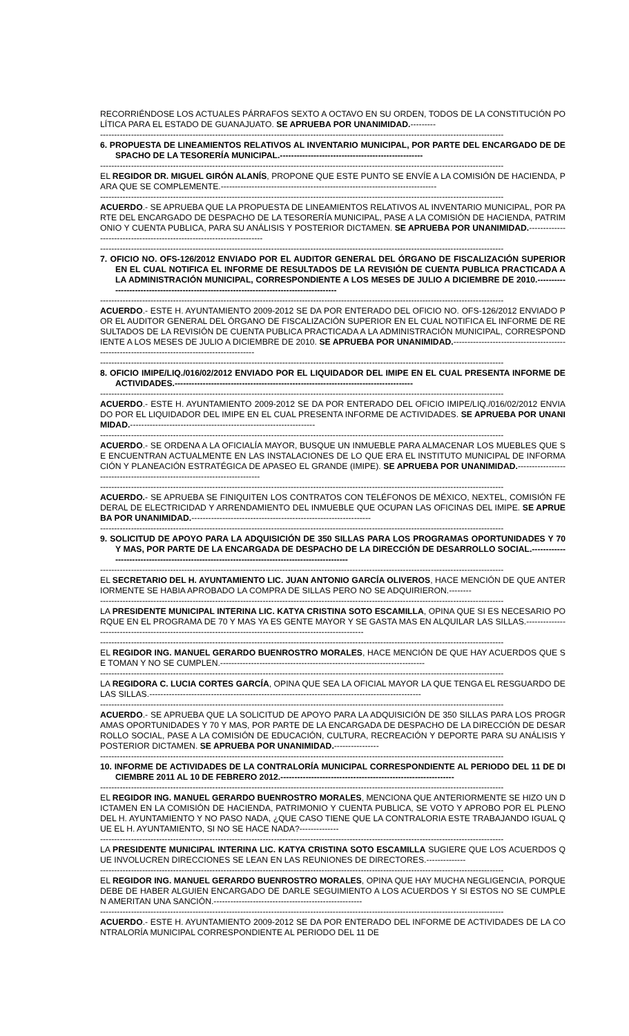RECORRIÉNDOSE LOS ACTUALES PÁRRAFOS SEXTO A OCTAVO EN SU ORDEN, TODOS DE LA CONSTITUCIÓN POLÍTICA PARA EL ESTADO DE GUANAJUATO. SE APRUEBA POR UNANIMIDAD.---------
------------------------------------------------------------------------------------------------------------------------------------------------
6. PROPUESTA DE LINEAMIENTOS RELATIVOS AL INVENTARIO MUNICIPAL, POR PARTE DEL ENCARGADO DE DESPACHO DE LA TESORERÍA MUNICIPAL.---------------------------------------------------
------------------------------------------------------------------------------------------------------------------------------------------------
EL REGIDOR DR. MIGUEL GIRÓN ALANÍS, PROPONE QUE ESTE PUNTO SE ENVÍE A LA COMISIÓN DE HACIENDA, PARA QUE SE COMPLEMENTE.-----------------------------------------------------------------------------
------------------------------------------------------------------------------------------------------------------------------------------------
ACUERDO.- SE APRUEBA QUE LA PROPUESTA DE LINEAMIENTOS RELATIVOS AL INVENTARIO MUNICIPAL, POR PARTE DEL ENCARGADO DE DESPACHO DE LA TESORERÍA MUNICIPAL, PASE A LA COMISIÓN DE HACIENDA, PATRIMONIO Y CUENTA PUBLICA, PARA SU ANÁLISIS Y POSTERIOR DICTAMEN. SE APRUEBA POR UNANIMIDAD.-----------------------------------------------------------------------
------------------------------------------------------------------------------------------------------------------------------------------------
7. OFICIO NO. OFS-126/2012 ENVIADO POR EL AUDITOR GENERAL DEL ÓRGANO DE FISCALIZACIÓN SUPERIOR EN EL CUAL NOTIFICA EL INFORME DE RESULTADOS DE LA REVISIÓN DE CUENTA PUBLICA PRACTICADA A LA ADMINISTRACIÓN MUNICIPAL, CORRESPONDIENTE A LOS MESES DE JULIO A DICIEMBRE DE 2010.-----------------------------------------------------------------------------------------
------------------------------------------------------------------------------------------------------------------------------------------------
ACUERDO.- ESTE H. AYUNTAMIENTO 2009-2012 SE DA POR ENTERADO DEL OFICIO NO. OFS-126/2012 ENVIADO POR EL AUDITOR GENERAL DEL ÓRGANO DE FISCALIZACIÓN SUPERIOR EN EL CUAL NOTIFICA EL INFORME DE RESULTADOS DE LA REVISIÓN DE CUENTA PUBLICA PRACTICADA A LA ADMINISTRACIÓN MUNICIPAL, CORRESPONDIENTE A LOS MESES DE JULIO A DICIEMBRE DE 2010. SE APRUEBA POR UNANIMIDAD.-----------------------------------------------------------------------------------------------
------------------------------------------------------------------------------------------------------------------------------------------------
8. OFICIO IMIPE/LIQ./016/02/2012 ENVIADO POR EL LIQUIDADOR DEL IMIPE EN EL CUAL PRESENTA INFORME DE ACTIVIDADES.-------------------------------------------------------------------------------------
------------------------------------------------------------------------------------------------------------------------------------------------
ACUERDO.- ESTE H. AYUNTAMIENTO 2009-2012 SE DA POR ENTERADO DEL OFICIO IMIPE/LIQ./016/02/2012 ENVIADO POR EL LIQUIDADOR DEL IMIPE EN EL CUAL PRESENTA INFORME DE ACTIVIDADES. SE APRUEBA POR UNANIMIDAD.------------------------------------------------------------------
------------------------------------------------------------------------------------------------------------------------------------------------
ACUERDO.- SE ORDENA A LA OFICIALÍA MAYOR, BUSQUE UN INMUEBLE PARA ALMACENAR LOS MUEBLES QUE SE ENCUENTRAN ACTUALMENTE EN LAS INSTALACIONES DE LO QUE ERA EL INSTITUTO MUNICIPAL DE INFORMACIÓN Y PLANEACIÓN ESTRATÉGICA DE APASEO EL GRANDE (IMIPE). SE APRUEBA POR UNANIMIDAD.--------------------------------------------------------------------------
------------------------------------------------------------------------------------------------------------------------------------------------
ACUERDO.- SE APRUEBA SE FINIQUITEN LOS CONTRATOS CON TELÉFONOS DE MÉXICO, NEXTEL, COMISIÓN FEDERAL DE ELECTRICIDAD Y ARRENDAMIENTO DEL INMUEBLE QUE OCUPAN LAS OFICINAS DEL IMIPE. SE APRUEBA POR UNANIMIDAD.----------------------------------------------------------------
------------------------------------------------------------------------------------------------------------------------------------------------
9. SOLICITUD DE APOYO PARA LA ADQUISICIÓN DE 350 SILLAS PARA LOS PROGRAMAS OPORTUNIDADES Y 70 Y MAS, POR PARTE DE LA ENCARGADA DE DESPACHO DE LA DIRECCIÓN DE DESARROLLO SOCIAL.-----------------------------------------------------------------------------------------------
------------------------------------------------------------------------------------------------------------------------------------------------
EL SECRETARIO DEL H. AYUNTAMIENTO LIC. JUAN ANTONIO GARCÍA OLIVEROS, HACE MENCIÓN DE QUE ANTERIORMENTE SE HABIA APROBADO LA COMPRA DE SILLAS PERO NO SE ADQUIRIERON.--------
------------------------------------------------------------------------------------------------------------------------------------------------
LA PRESIDENTE MUNICIPAL INTERINA LIC. KATYA CRISTINA SOTO ESCAMILLA, OPINA QUE SI ES NECESARIO PORQUE EN EL PROGRAMA DE 70 Y MAS YA ES GENTE MAYOR Y SE GASTA MAS EN ALQUILAR LAS SILLAS.------------------------------------------------------------------------------------------------------------
------------------------------------------------------------------------------------------------------------------------------------------------
EL REGIDOR ING. MANUEL GERARDO BUENROSTRO MORALES, HACE MENCIÓN DE QUE HAY ACUERDOS QUE SE TOMAN Y NO SE CUMPLEN.-------------------------------------------------------------------------
------------------------------------------------------------------------------------------------------------------------------------------------
LA REGIDORA C. LUCIA CORTES GARCÍA, OPINA QUE SEA LA OFICIAL MAYOR LA QUE TENGA EL RESGUARDO DE LAS SILLAS.-------------------------------------------------------------------------------------------------
------------------------------------------------------------------------------------------------------------------------------------------------
ACUERDO.- SE APRUEBA QUE LA SOLICITUD DE APOYO PARA LA ADQUISICIÓN DE 350 SILLAS PARA LOS PROGRAMAS OPORTUNIDADES Y 70 Y MAS, POR PARTE DE LA ENCARGADA DE DESPACHO DE LA DIRECCIÓN DE DESARROLLO SOCIAL, PASE A LA COMISIÓN DE EDUCACIÓN, CULTURA, RECREACIÓN Y DEPORTE PARA SU ANÁLISIS Y POSTERIOR DICTAMEN. SE APRUEBA POR UNANIMIDAD.----------------
------------------------------------------------------------------------------------------------------------------------------------------------
10. INFORME DE ACTIVIDADES DE LA CONTRALORÍA MUNICIPAL CORRESPONDIENTE AL PERIODO DEL 11 DE DICIEMBRE 2011 AL 10 DE FEBRERO 2012.--------------------------------------------------------------
------------------------------------------------------------------------------------------------------------------------------------------------
EL REGIDOR ING. MANUEL GERARDO BUENROSTRO MORALES, MENCIONA QUE ANTERIORMENTE SE HIZO UN DICTAMEN EN LA COMISIÓN DE HACIENDA, PATRIMONIO Y CUENTA PUBLICA, SE VOTO Y APROBO POR EL PLENO DEL H. AYUNTAMIENTO Y NO PASO NADA, ¿QUE CASO TIENE QUE LA CONTRALORIA ESTE TRABAJANDO IGUAL QUE EL H. AYUNTAMIENTO, SI NO SE HACE NADA?--------------
------------------------------------------------------------------------------------------------------------------------------------------------
LA PRESIDENTE MUNICIPAL INTERINA LIC. KATYA CRISTINA SOTO ESCAMILLA SUGIERE QUE LOS ACUERDOS QUE INVOLUCREN DIRECCIONES SE LEAN EN LAS REUNIONES DE DIRECTORES.--------------
------------------------------------------------------------------------------------------------------------------------------------------------
EL REGIDOR ING. MANUEL GERARDO BUENROSTRO MORALES, OPINA QUE HAY MUCHA NEGLIGENCIA, PORQUE DEBE DE HABER ALGUIEN ENCARGADO DE DARLE SEGUIMIENTO A LOS ACUERDOS Y SI ESTOS NO SE CUMPLEN AMERITAN UNA SANCIÓN.-----------------------------------------------------
------------------------------------------------------------------------------------------------------------------------------------------------
ACUERDO.- ESTE H. AYUNTAMIENTO 2009-2012 SE DA POR ENTERADO DEL INFORME DE ACTIVIDADES DE LA CONTRALORÍA MUNICIPAL CORRESPONDIENTE AL PERIODO DEL 11 DE